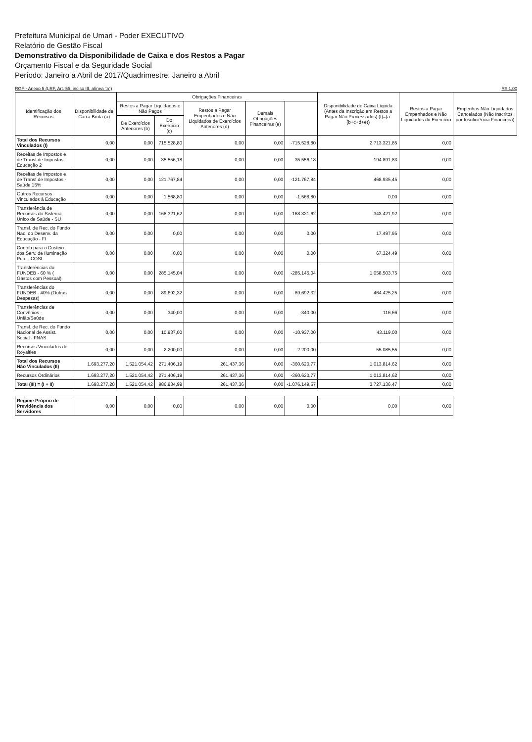Prefeitura Municipal de Umari - Poder EXECUTIVO
Relatório de Gestão Fiscal
Demonstrativo da Disponibilidade de Caixa e dos Restos a Pagar
Orçamento Fiscal e da Seguridade Social
Período: Janeiro a Abril de 2017/Quadrimestre: Janeiro a Abril
RGF - Anexo 5 (LRF, Art. 55, inciso III, alínea "a") R$ 1,00
| Identificação dos Recursos | Disponibilidade de Caixa Bruta (a) | Obrigações Financeiras | | | | | Disponibilidade de Caixa Líquida (Antes da Inscrição em Restos a Pagar Não Processados) (f)=(a-(b+c+d+e)) | Restos a Pagar Empenhados e Não Liquidados do Exercício | Empenhos Não Liquidados Cancelados (Não Inscritos por Insuficiência Financeira) |
| --- | --- | --- | --- | --- | --- | --- | --- | --- | --- |
| | | Restos a Pagar Liquidados e Não Pagos | | Restos a Pagar Empenhados e Não Liquidados de Exercícios Anteriores (d) | Demais Obrigações Financeiras (e) | | | | |
| | | De Exercícios Anteriores (b) | Do Exercício (c) | | | | | | |
| Total dos Recursos Vinculados (I) | 0,00 | 0,00 | 715.528,80 | 0,00 | 0,00 | -715.528,80 | 2.713.321,85 | 0,00 | |
| Receitas de Impostos e de Transf de Impostos - Educação 2 | 0,00 | 0,00 | 35.556,18 | 0,00 | 0,00 | -35.556,18 | 194.891,83 | 0,00 | |
| Receitas de Impostos e de Transf de Impostos - Saúde 15% | 0,00 | 0,00 | 121.767,84 | 0,00 | 0,00 | -121.767,84 | 468.935,45 | 0,00 | |
| Outros Recursos Vinculados à Educação | 0,00 | 0,00 | 1.568,80 | 0,00 | 0,00 | -1.568,80 | 0,00 | 0,00 | |
| Transferência de Recursos do Sistema Único de Saúde - SU | 0,00 | 0,00 | 168.321,62 | 0,00 | 0,00 | -168.321,62 | 343.421,92 | 0,00 | |
| Transf. de Rec. do Fundo Nac. do Desenv. da Educação - FI | 0,00 | 0,00 | 0,00 | 0,00 | 0,00 | 0,00 | 17.497,95 | 0,00 | |
| Contrib para o Custeio dos Serv. de Iluminação Púb. - COSI | 0,00 | 0,00 | 0,00 | 0,00 | 0,00 | 0,00 | 67.324,49 | 0,00 | |
| Transferências do FUNDEB - 60 % ( Gastos com Pessoal) | 0,00 | 0,00 | 285.145,04 | 0,00 | 0,00 | -285.145,04 | 1.058.503,75 | 0,00 | |
| Transferências do FUNDEB - 40% (Outras Despesas) | 0,00 | 0,00 | 89.692,32 | 0,00 | 0,00 | -89.692,32 | 464.425,25 | 0,00 | |
| Transferências de Convênios - União/Saúde | 0,00 | 0,00 | 340,00 | 0,00 | 0,00 | -340,00 | 116,66 | 0,00 | |
| Transf. de Rec. do Fundo Nacional de Assist. Social - FNAS | 0,00 | 0,00 | 10.937,00 | 0,00 | 0,00 | -10.937,00 | 43.119,00 | 0,00 | |
| Recursos Vinculados de Royalties | 0,00 | 0,00 | 2.200,00 | 0,00 | 0,00 | -2.200,00 | 55.085,55 | 0,00 | |
| Total dos Recursos Não Vinculados (II) | 1.693.277,20 | 1.521.054,42 | 271.406,19 | 261.437,36 | 0,00 | -360.620,77 | 1.013.814,62 | 0,00 | |
| Recursos Ordinários | 1.693.277,20 | 1.521.054,42 | 271.406,19 | 261.437,36 | 0,00 | -360.620,77 | 1.013.814,62 | 0,00 | |
| Total (III) = (I + II) | 1.693.277,20 | 1.521.054,42 | 986.934,99 | 261.437,36 | 0,00 | -1.076.149,57 | 3.727.136,47 | 0,00 | |
| Regime Próprio de Previdência dos Servidores | 0,00 | 0,00 | 0,00 | 0,00 | 0,00 | 0,00 | 0,00 | 0,00 | |